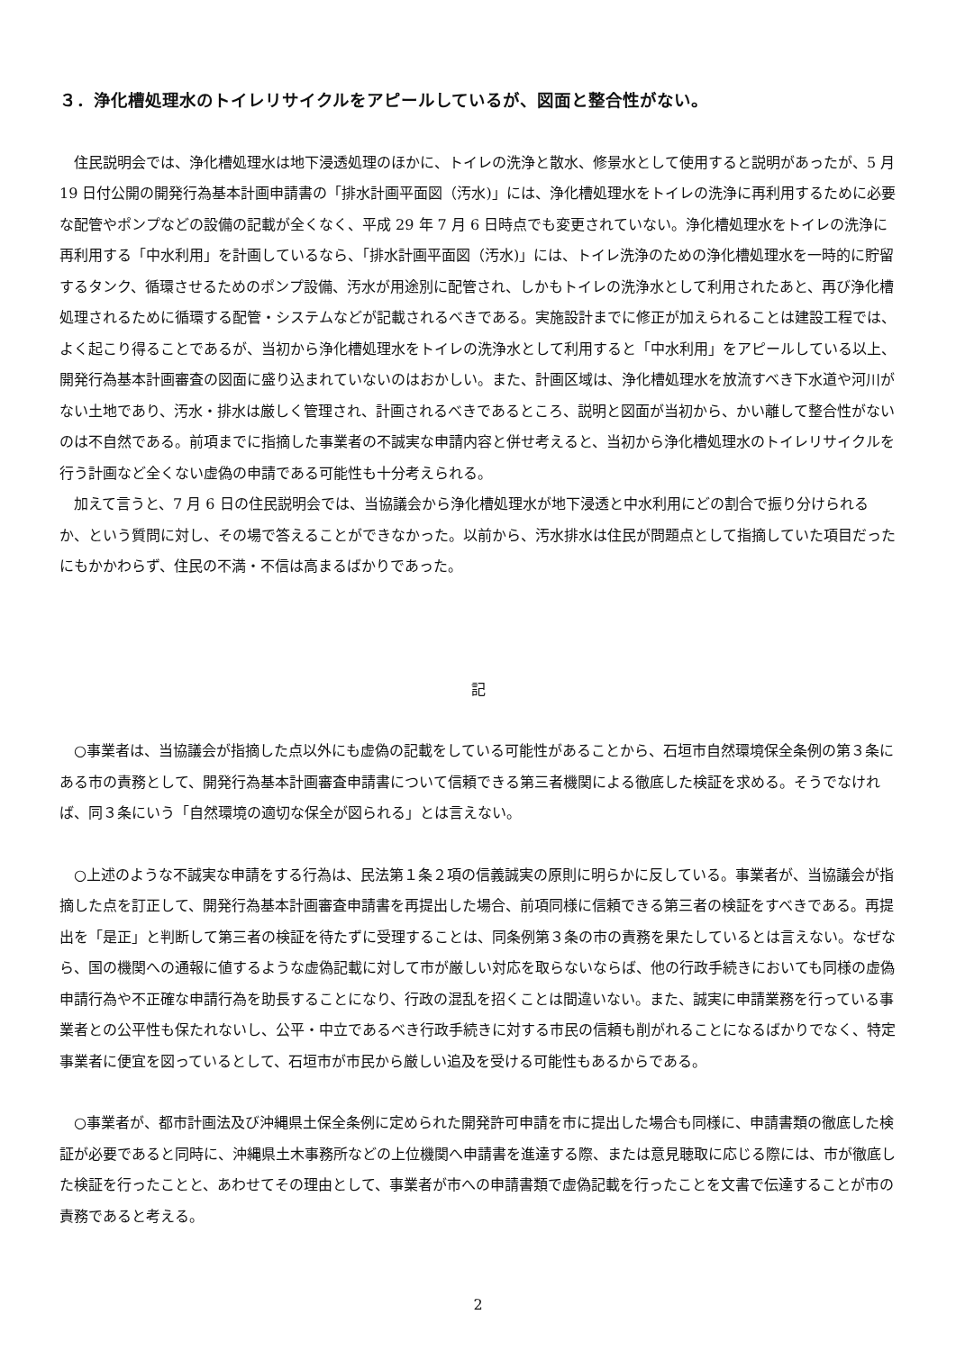３．浄化槽処理水のトイレリサイクルをアピールしているが、図面と整合性がない。
住民説明会では、浄化槽処理水は地下浸透処理のほかに、トイレの洗浄と散水、修景水として使用すると説明があったが、5 月 19 日付公開の開発行為基本計画申請書の「排水計画平面図（汚水)」には、浄化槽処理水をトイレの洗浄に再利用するために必要な配管やポンプなどの設備の記載が全くなく、平成 29 年 7 月 6 日時点でも変更されていない。浄化槽処理水をトイレの洗浄に再利用する「中水利用」を計画しているなら、「排水計画平面図（汚水)」には、トイレ洗浄のための浄化槽処理水を一時的に貯留するタンク、循環させるためのポンプ設備、汚水が用途別に配管され、しかもトイレの洗浄水として利用されたあと、再び浄化槽処理されるために循環する配管・システムなどが記載されるべきである。実施設計までに修正が加えられることは建設工程では、よく起こり得ることであるが、当初から浄化槽処理水をトイレの洗浄水として利用すると「中水利用」をアピールしている以上、開発行為基本計画審査の図面に盛り込まれていないのはおかしい。また、計画区域は、浄化槽処理水を放流すべき下水道や河川がない土地であり、汚水・排水は厳しく管理され、計画されるべきであるところ、説明と図面が当初から、かい離して整合性がないのは不自然である。前項までに指摘した事業者の不誠実な申請内容と併せ考えると、当初から浄化槽処理水のトイレリサイクルを行う計画など全くない虚偽の申請である可能性も十分考えられる。
加えて言うと、7 月 6 日の住民説明会では、当協議会から浄化槽処理水が地下浸透と中水利用にどの割合で振り分けられるか、という質問に対し、その場で答えることができなかった。以前から、汚水排水は住民が問題点として指摘していた項目だったにもかかわらず、住民の不満・不信は高まるばかりであった。
記
○事業者は、当協議会が指摘した点以外にも虚偽の記載をしている可能性があることから、石垣市自然環境保全条例の第３条にある市の責務として、開発行為基本計画審査申請書について信頼できる第三者機関による徹底した検証を求める。そうでなければ、同３条にいう「自然環境の適切な保全が図られる」とは言えない。
○上述のような不誠実な申請をする行為は、民法第１条２項の信義誠実の原則に明らかに反している。事業者が、当協議会が指摘した点を訂正して、開発行為基本計画審査申請書を再提出した場合、前項同様に信頼できる第三者の検証をすべきである。再提出を「是正」と判断して第三者の検証を待たずに受理することは、同条例第３条の市の責務を果たしているとは言えない。なぜなら、国の機関への通報に値するような虚偽記載に対して市が厳しい対応を取らないならば、他の行政手続きにおいても同様の虚偽申請行為や不正確な申請行為を助長することになり、行政の混乱を招くことは間違いない。また、誠実に申請業務を行っている事業者との公平性も保たれないし、公平・中立であるべき行政手続きに対する市民の信頼も削がれることになるばかりでなく、特定事業者に便宜を図っているとして、石垣市が市民から厳しい追及を受ける可能性もあるからである。
○事業者が、都市計画法及び沖縄県土保全条例に定められた開発許可申請を市に提出した場合も同様に、申請書類の徹底した検証が必要であると同時に、沖縄県土木事務所などの上位機関へ申請書を進達する際、または意見聴取に応じる際には、市が徹底した検証を行ったことと、あわせてその理由として、事業者が市への申請書類で虚偽記載を行ったことを文書で伝達することが市の責務であると考える。
2